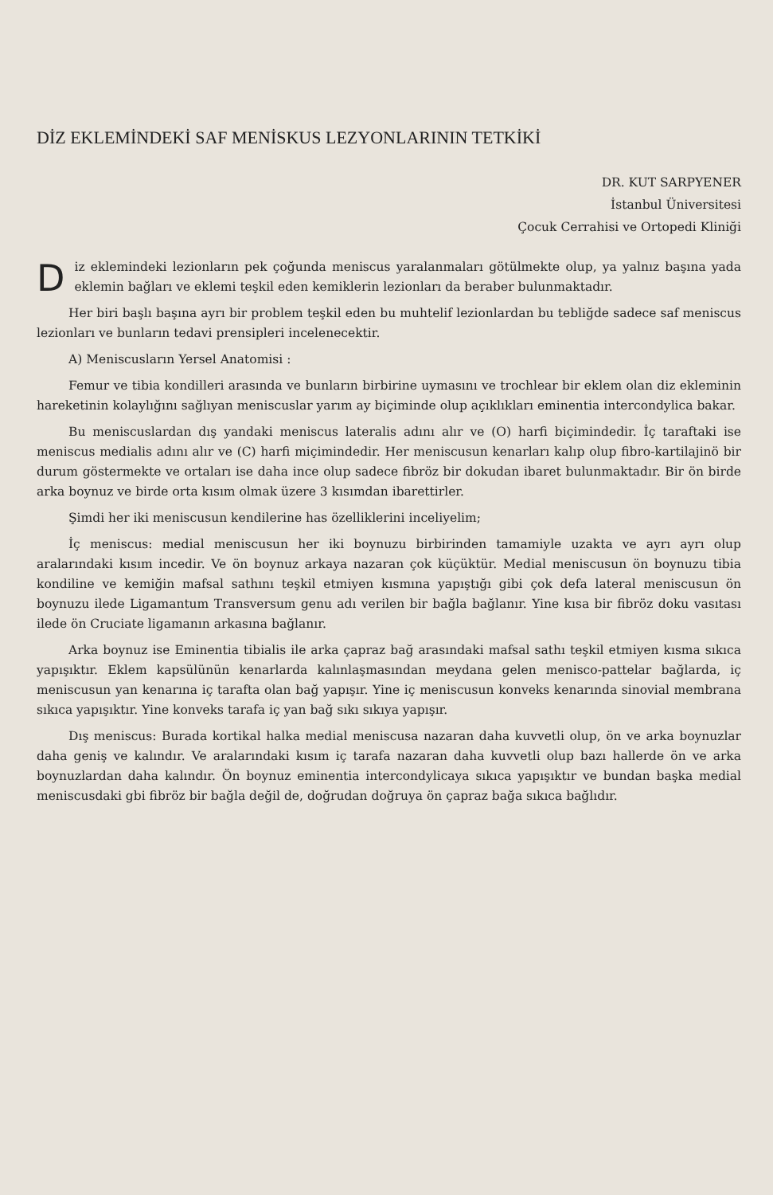DİZ EKLEMİNDEKİ SAF MENİSKUS LEZYONLARININ TETKİKİ
DR. KUT SARPYENER
İstanbul Üniversitesi
Çocuk Cerrahisi ve Ortopedi Kliniği
Diz eklemindeki lezionların pek çoğunda meniscus yaralanmaları götülmekte olup, ya yalnız başına yada eklemin bağları ve eklemi teşkil eden kemiklerin lezionları da beraber bulunmaktadır.
Her biri başlı başına ayrı bir problem teşkil eden bu muhtelif lezionlardan bu tebliğde sadece saf meniscus lezionları ve bunların tedavi prensipleri incelenecektir.
A) Meniscusların Yersel Anatomisi :
Femur ve tibia kondilleri arasında ve bunların birbirine uymasını ve trochlear bir eklem olan diz ekleminin hareketinin kolaylığını sağlıyan meniscuslar yarım ay biçiminde olup açıklıkları eminentia intercondylica bakar.
Bu meniscuslardan dış yandaki meniscus lateralis adını alır ve (O) harfi biçimindedir. İç taraftaki ise meniscus medialis adını alır ve (C) harfi miçimindedir. Her meniscusun kenarları kalıp olup fibro-kartilajinö bir durum göstermekte ve ortaları ise daha ince olup sadece fibröz bir dokudan ibaret bulunmaktadır. Bir ön birde arka boynuz ve birde orta kısım olmak üzere 3 kısımdan ibarettirler.
Şimdi her iki meniscusun kendilerine has özelliklerini inceliyelim;
İç meniscus: medial meniscusun her iki boynuzu birbirinden tamamiyle uzakta ve ayrı ayrı olup aralarındaki kısım incedir. Ve ön boynuz arkaya nazaran çok küçüktür. Medial meniscusun ön boynuzu tibia kondiline ve kemiğin mafsal sathını teşkil etmiyen kısmına yapıştığı gibi çok defa lateral meniscusun ön boynuzu ilede Ligamantum Transversum genu adı verilen bir bağla bağlanır. Yine kısa bir fibröz doku vasıtası ilede ön Cruciate ligamanın arkasına bağlanır.
Arka boynuz ise Eminentia tibialis ile arka çapraz bağ arasındaki mafsal sathı teşkil etmiyen kısma sıkıca yapışıktır. Eklem kapsülünün kenarlarda kalınlaşmasından meydana gelen menisco-pattelar bağlarda, iç meniscusun yan kenarına iç tarafta olan bağ yapışır. Yine iç meniscusun konveks kenarında sinovial membrana sıkıca yapışıktır. Yine konveks tarafa iç yan bağ sıkı sıkıya yapışır.
Dış meniscus: Burada kortikal halka medial meniscusa nazaran daha kuvvetli olup, ön ve arka boynuzlar daha geniş ve kalındır. Ve aralarındaki kısım iç tarafa nazaran daha kuvvetli olup bazı hallerde ön ve arka boynuzlardan daha kalındır. Ön boynuz eminentia intercondylicaya sıkıca yapışıktır ve bundan başka medial meniscusdaki gbi fibröz bir bağla değil de, doğrudan doğruya ön çapraz bağa sıkıca bağlıdır.